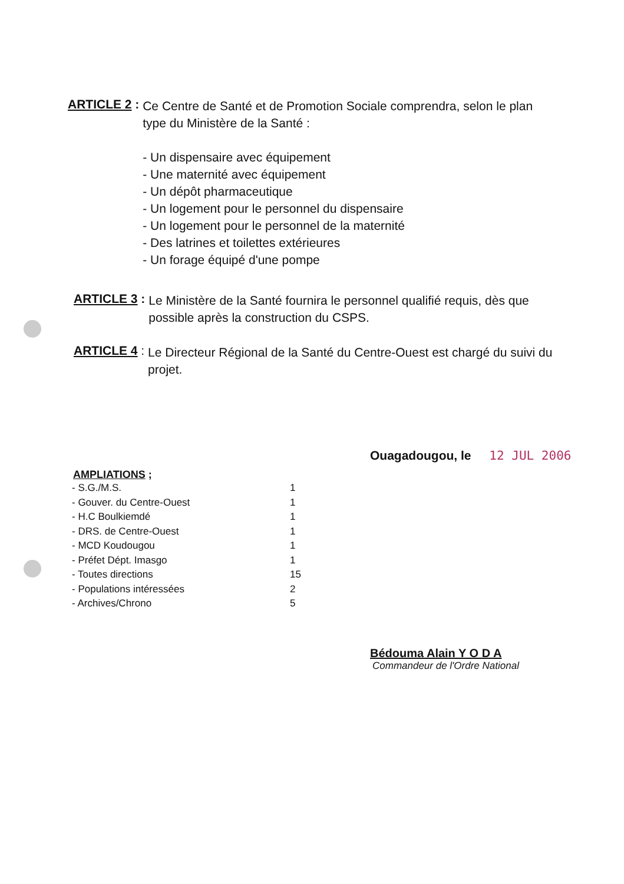ARTICLE 2 :
Ce Centre de Santé et de Promotion Sociale comprendra, selon le plan type du Ministère de la Santé :
- Un dispensaire avec équipement
- Une maternité avec équipement
- Un dépôt pharmaceutique
- Un logement pour le personnel du dispensaire
- Un logement pour le personnel de la maternité
- Des latrines et toilettes extérieures
- Un forage équipé d'une pompe
ARTICLE 3 :
Le Ministère de la Santé fournira le personnel qualifié requis, dès que possible après la construction du CSPS.
ARTICLE 4 :
Le Directeur Régional de la Santé du Centre-Ouest est chargé du suivi du projet.
Ouagadougou, le 12 JUL 2006
AMPLIATIONS ;
| - S.G./M.S. | 1 |
| - Gouver. du Centre-Ouest | 1 |
| - H.C Boulkiemdé | 1 |
| - DRS. de Centre-Ouest | 1 |
| - MCD Koudougou | 1 |
| - Préfet Dépt. Imasgo | 1 |
| - Toutes directions | 15 |
| - Populations intéressées | 2 |
| - Archives/Chrono | 5 |
Bédouma Alain Y O D A
Commandeur de l'Ordre National